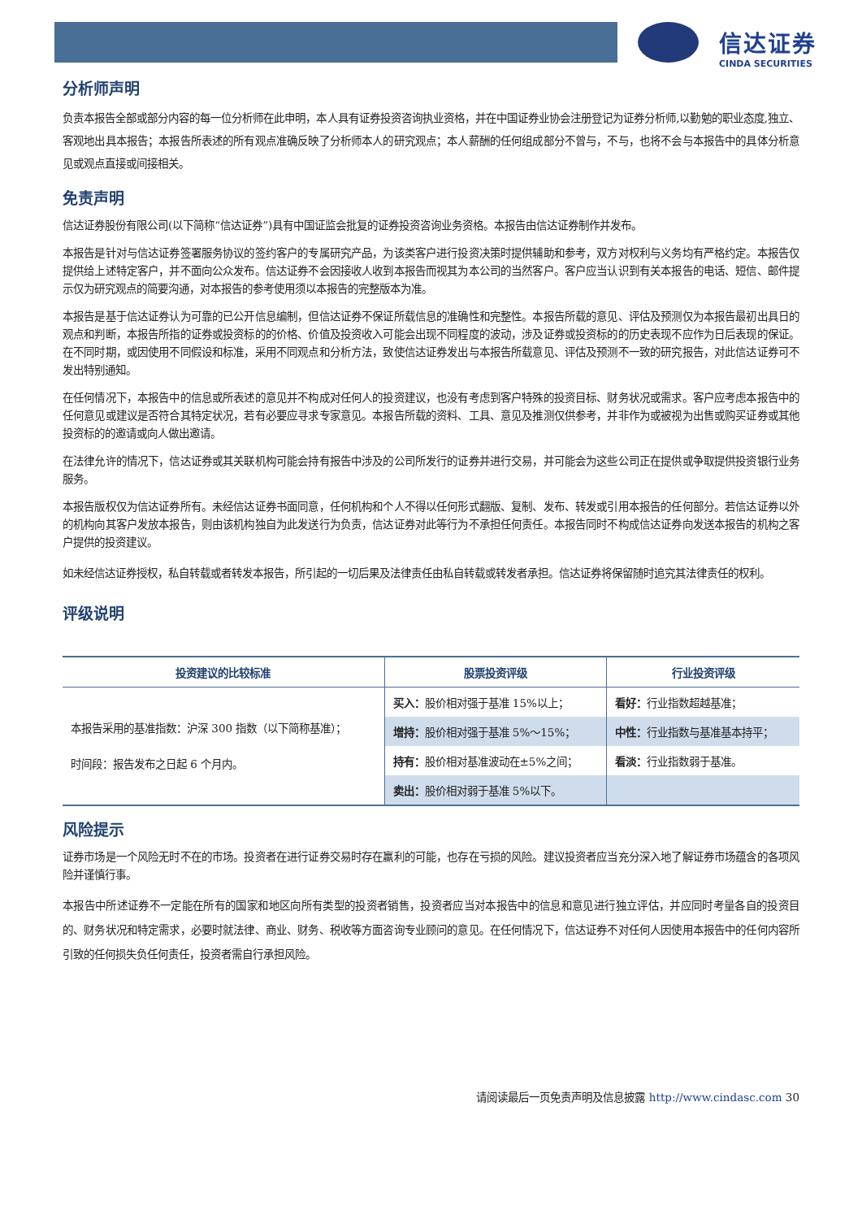信达证券
CINDA SECURITIES
分析师声明
负责本报告全部或部分内容的每一位分析师在此申明，本人具有证券投资咨询执业资格，并在中国证券业协会注册登记为证券分析师,以勤勉的职业态度,独立、客观地出具本报告；本报告所表述的所有观点准确反映了分析师本人的研究观点；本人薪酬的任何组成部分不曾与，不与，也将不会与本报告中的具体分析意见或观点直接或间接相关。
免责声明
信达证券股份有限公司(以下简称“信达证券”)具有中国证监会批复的证券投资咨询业务资格。本报告由信达证券制作并发布。
本报告是针对与信达证券签署服务协议的签约客户的专属研究产品，为该类客户进行投资决策时提供辅助和参考，双方对权利与义务均有严格约定。本报告仅提供给上述特定客户，并不面向公众发布。信达证券不会因接收人收到本报告而视其为本公司的当然客户。客户应当认识到有关本报告的电话、短信、邮件提示仅为研究观点的简要沟通，对本报告的参考使用须以本报告的完整版本为准。
本报告是基于信达证券认为可靠的已公开信息编制，但信达证券不保证所载信息的准确性和完整性。本报告所载的意见、评估及预测仅为本报告最初出具日的观点和判断，本报告所指的证券或投资标的的价格、价值及投资收入可能会出现不同程度的波动，涉及证券或投资标的的历史表现不应作为日后表现的保证。在不同时期，或因使用不同假设和标准，采用不同观点和分析方法，致使信达证券发出与本报告所载意见、评估及预测不一致的研究报告，对此信达证券可不发出特别通知。
在任何情况下，本报告中的信息或所表述的意见并不构成对任何人的投资建议，也没有考虑到客户特殊的投资目标、财务状况或需求。客户应考虑本报告中的任何意见或建议是否符合其特定状况，若有必要应寻求专家意见。本报告所载的资料、工具、意见及推测仅供参考，并非作为或被视为出售或购买证券或其他投资标的的邀请或向人做出邀请。
在法律允许的情况下，信达证券或其关联机构可能会持有报告中涉及的公司所发行的证券并进行交易，并可能会为这些公司正在提供或争取提供投资银行业务服务。
本报告版权仅为信达证券所有。未经信达证券书面同意，任何机构和个人不得以任何形式翻版、复制、发布、转发或引用本报告的任何部分。若信达证券以外的机构向其客户发放本报告，则由该机构独自为此发送行为负责，信达证券对此等行为不承担任何责任。本报告同时不构成信达证券向发送本报告的机构之客户提供的投资建议。
如未经信达证券授权，私自转载或者转发本报告，所引起的一切后果及法律责任由私自转载或转发者承担。信达证券将保留随时追究其法律责任的权利。
评级说明
| 投资建议的比较标准 | 股票投资评级 | 行业投资评级 |
| --- | --- | --- |
| 本报告采用的基准指数：沪深 300 指数（以下简称基准）； 时间段：报告发布之日起 6 个月内。 | 买入： 股价相对强于基准 15%以上； | 看好： 行业指数超越基准； |
| | 增持： 股价相对强于基准 5%～15%； | 中性： 行业指数与基准基本持平； |
| | 持有： 股价相对基准波动在±5%之间； | 看淡： 行业指数弱于基准。 |
| | 卖出： 股价相对弱于基准 5%以下。 | |
风险提示
证券市场是一个风险无时不在的市场。投资者在进行证券交易时存在赢利的可能，也存在亏损的风险。建议投资者应当充分深入地了解证券市场蕴含的各项风险并谨慎行事。
本报告中所述证券不一定能在所有的国家和地区向所有类型的投资者销售，投资者应当对本报告中的信息和意见进行独立评估，并应同时考量各自的投资目的、财务状况和特定需求，必要时就法律、商业、财务、税收等方面咨询专业顾问的意见。在任何情况下，信达证券不对任何人因使用本报告中的任何内容所引致的任何损失负任何责任，投资者需自行承担风险。
请阅读最后一页免责声明及信息披露 http://www.cindasc.com 30